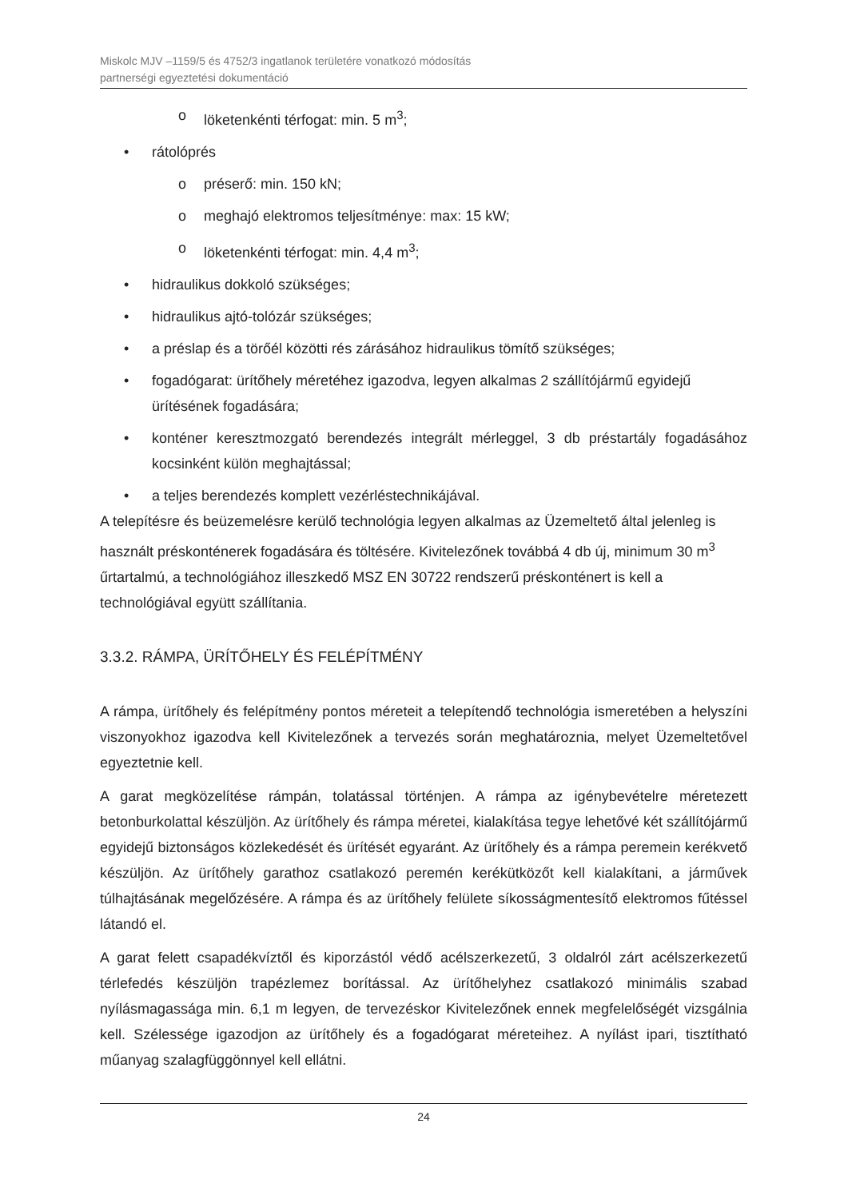Miskolc MJV –1159/5 és 4752/3 ingatlanok területére vonatkozó módosítás
partnerségi egyeztetési dokumentáció
löketenkénti térfogat: min. 5 m<sup>3</sup>;
rátolóprés
préserő: min. 150 kN;
meghajó elektromos teljesítménye: max: 15 kW;
löketenkénti térfogat: min. 4,4 m<sup>3</sup>;
hidraulikus dokkoló szükséges;
hidraulikus ajtó-tolózár szükséges;
a préslap és a törőél közötti rés zárásához hidraulikus tömítő szükséges;
fogadógarat: ürítőhely méretéhez igazodva, legyen alkalmas 2 szállítójármű egyidejű ürítésének fogadására;
konténer keresztmozgató berendezés integrált mérleggel, 3 db préstartály fogadásához kocsinként külön meghajtással;
a teljes berendezés komplett vezérléstechnikájával.
A telepítésre és beüzemelésre kerülő technológia legyen alkalmas az Üzemeltető által jelenleg is használt préskonténerek fogadására és töltésére. Kivitelezőnek továbbá 4 db új, minimum 30 m<sup>3</sup> űrtartalmú, a technológiához illeszkedő MSZ EN 30722 rendszerű préskonténert is kell a technológiával együtt szállítania.
3.3.2. RÁMPA, ÜRÍTŐHELY ÉS FELÉPÍTMÉNY
A rámpa, ürítőhely és felépítmény pontos méreteit a telepítendő technológia ismeretében a helyszíni viszonyokhoz igazodva kell Kivitelezőnek a tervezés során meghatároznia, melyet Üzemeltetővel egyeztetnie kell.
A garat megközelítése rámpán, tolatással történjen. A rámpa az igénybevételre méretezett betonburkolattal készüljön. Az ürítőhely és rámpa méretei, kialakítása tegye lehetővé két szállítójármű egyidejű biztonságos közlekedését és ürítését egyaránt. Az ürítőhely és a rámpa peremein kerékvető készüljön. Az ürítőhely garathoz csatlakozó peremén kerékütközőt kell kialakítani, a járművek túlhajtásának megelőzésére. A rámpa és az ürítőhely felülete síkosságmentesítő elektromos fűtéssel látandó el.
A garat felett csapadékvíztől és kiporzástól védő acélszerkezetű, 3 oldalról zárt acélszerkezetű térlefedés készüljön trapézlemez borítással. Az ürítőhelyhez csatlakozó minimális szabad nyílásmagassága min. 6,1 m legyen, de tervezéskor Kivitelezőnek ennek megfelelőségét vizsgálnia kell. Szélessége igazodjon az ürítőhely és a fogadógarat méreteihez. A nyílást ipari, tisztítható műanyag szalagfüggönnyel kell ellátni.
24